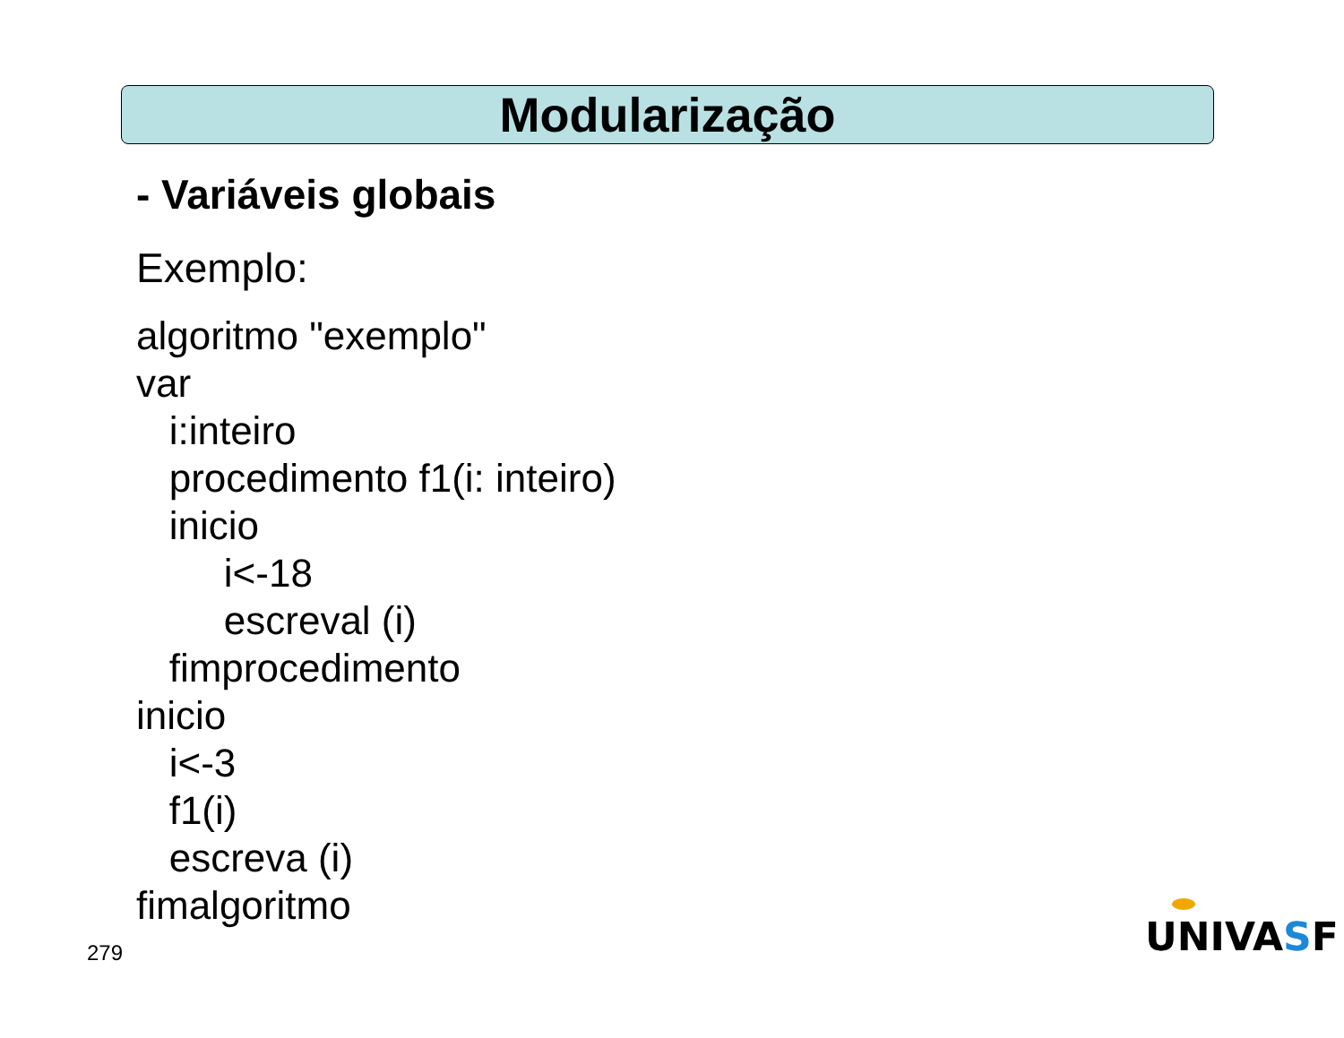Modularização
- Variáveis globais
Exemplo:
algoritmo "exemplo" var i:inteiro procedimento f1(i: inteiro) inicio i<-18 escreval (i) fimprocedimento inicio i<-3 f1(i) escreva (i) fimalgoritmo
279 UNIVASF